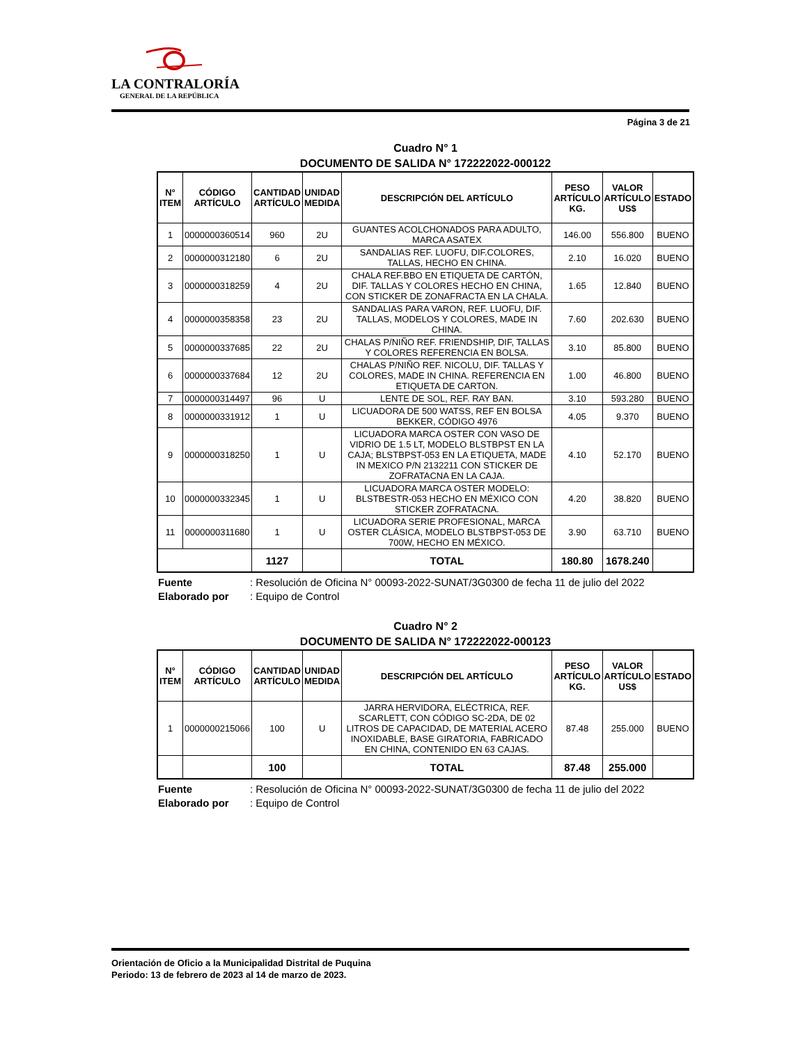LA CONTRALORÍA
GENERAL DE LA REPÚBLICA
Página 3 de 21
Cuadro N° 1
DOCUMENTO DE SALIDA N° 172222022-000122
| N° ITEM | CÓDIGO ARTÍCULO | CANTIDAD ARTÍCULO | UNIDAD MEDIDA | DESCRIPCIÓN DEL ARTÍCULO | PESO ARTÍCULO KG. | VALOR ARTÍCULO US$ | ESTADO |
| --- | --- | --- | --- | --- | --- | --- | --- |
| 1 | 0000000360514 | 960 | 2U | GUANTES ACOLCHONADOS PARA ADULTO, MARCA ASATEX | 146.00 | 556.800 | BUENO |
| 2 | 0000000312180 | 6 | 2U | SANDALIAS REF. LUOFU, DIF.COLORES, TALLAS, HECHO EN CHINA. | 2.10 | 16.020 | BUENO |
| 3 | 0000000318259 | 4 | 2U | CHALA REF.BBO EN ETIQUETA DE CARTÓN, DIF. TALLAS Y COLORES HECHO EN CHINA, CON STICKER DE ZONAFRACTA EN LA CHALA. | 1.65 | 12.840 | BUENO |
| 4 | 0000000358358 | 23 | 2U | SANDALIAS PARA VARON, REF. LUOFU, DIF. TALLAS, MODELOS Y COLORES, MADE IN CHINA. | 7.60 | 202.630 | BUENO |
| 5 | 0000000337685 | 22 | 2U | CHALAS P/NIÑO REF. FRIENDSHIP, DIF, TALLAS Y COLORES REFERENCIA EN BOLSA. | 3.10 | 85.800 | BUENO |
| 6 | 0000000337684 | 12 | 2U | CHALAS P/NIÑO REF. NICOLU, DIF. TALLAS Y COLORES, MADE IN CHINA. REFERENCIA EN ETIQUETA DE CARTON. | 1.00 | 46.800 | BUENO |
| 7 | 0000000314497 | 96 | U | LENTE DE SOL, REF. RAY BAN. | 3.10 | 593.280 | BUENO |
| 8 | 0000000331912 | 1 | U | LICUADORA DE 500 WATSS, REF EN BOLSA BEKKER, CÓDIGO 4976 | 4.05 | 9.370 | BUENO |
| 9 | 0000000318250 | 1 | U | LICUADORA MARCA OSTER CON VASO DE VIDRIO DE 1.5 LT, MODELO BLSTBPST EN LA CAJA; BLSTBPST-053 EN LA ETIQUETA, MADE IN MEXICO P/N 2132211 CON STICKER DE ZOFRATACNA EN LA CAJA. | 4.10 | 52.170 | BUENO |
| 10 | 0000000332345 | 1 | U | LICUADORA MARCA OSTER MODELO: BLSTBESTR-053 HECHO EN MÉXICO CON STICKER ZOFRATACNA. | 4.20 | 38.820 | BUENO |
| 11 | 0000000311680 | 1 | U | LICUADORA SERIE PROFESIONAL, MARCA OSTER CLÁSICA, MODELO BLSTBPST-053 DE 700W, HECHO EN MÉXICO. | 3.90 | 63.710 | BUENO |
| | | 1127 | | TOTAL | 180.80 | 1678.240 | |
Fuente: Resolución de Oficina N° 00093-2022-SUNAT/3G0300 de fecha 11 de julio del 2022
Elaborado por: Equipo de Control
Cuadro N° 2
DOCUMENTO DE SALIDA N° 172222022-000123
| N° ITEM | CÓDIGO ARTÍCULO | CANTIDAD ARTÍCULO | UNIDAD MEDIDA | DESCRIPCIÓN DEL ARTÍCULO | PESO ARTÍCULO KG. | VALOR ARTÍCULO US$ | ESTADO |
| --- | --- | --- | --- | --- | --- | --- | --- |
| 1 | 0000000215066 | 100 | U | JARRA HERVIDORA, ELÉCTRICA, REF. SCARLETT, CON CÓDIGO SC-2DA, DE 02 LITROS DE CAPACIDAD, DE MATERIAL ACERO INOXIDABLE, BASE GIRATORIA, FABRICADO EN CHINA, CONTENIDO EN 63 CAJAS. | 87.48 | 255.000 | BUENO |
| | | 100 | | TOTAL | 87.48 | 255.000 | |
Fuente: Resolución de Oficina N° 00093-2022-SUNAT/3G0300 de fecha 11 de julio del 2022
Elaborado por: Equipo de Control
Orientación de Oficio a la Municipalidad Distrital de Puquina
Periodo: 13 de febrero de 2023 al 14 de marzo de 2023.